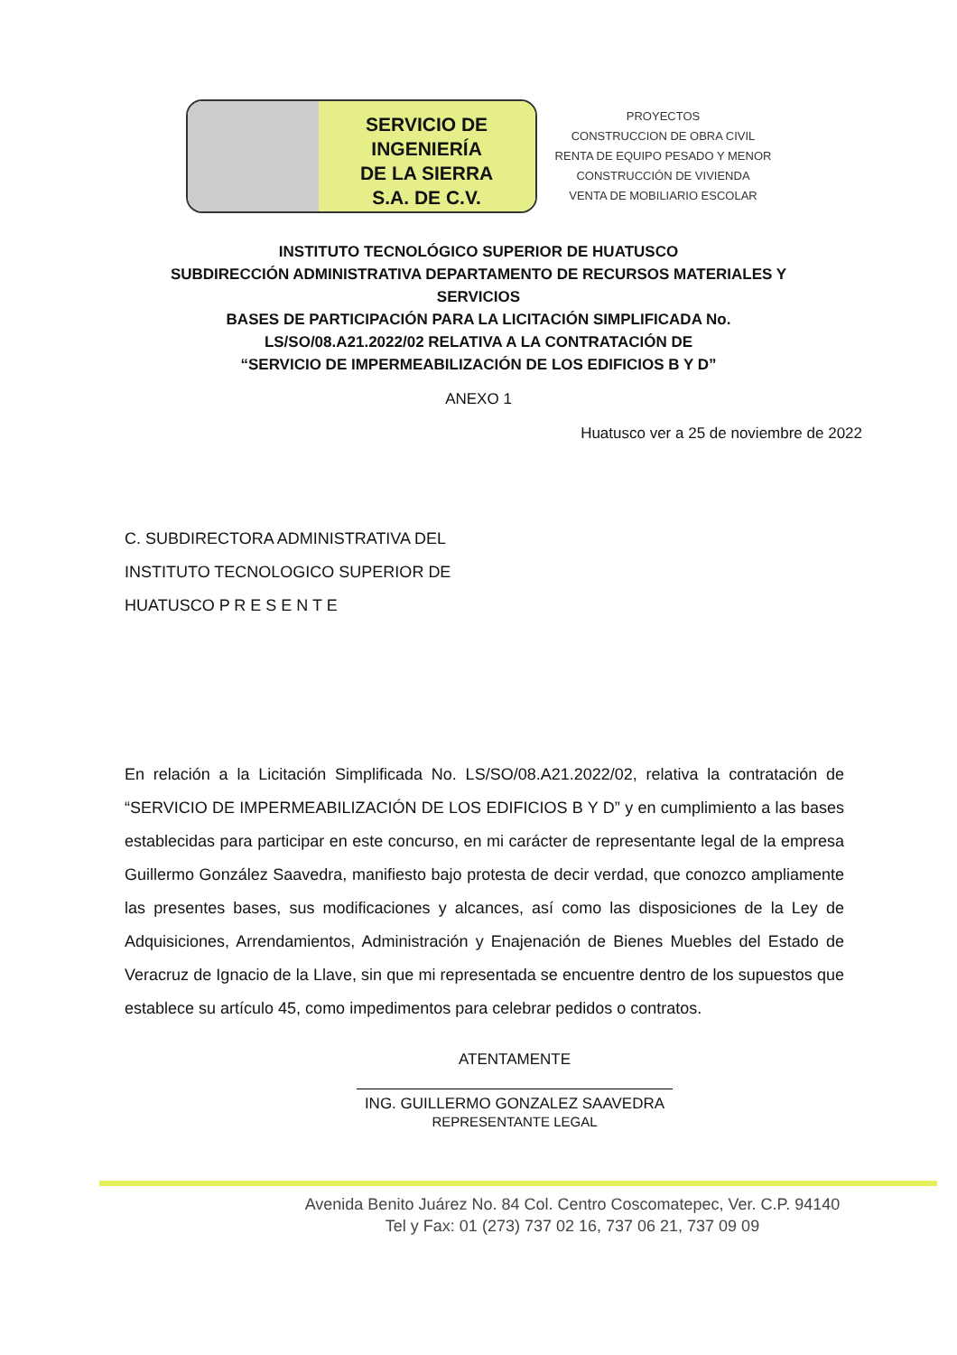SERVICIO DE
INGENIERÍA
DE LA SIERRA
S.A. DE C.V.
PROYECTOS
CONSTRUCCION DE OBRA CIVIL
RENTA DE EQUIPO PESADO Y MENOR
CONSTRUCCIÓN DE VIVIENDA
VENTA DE MOBILIARIO ESCOLAR
INSTITUTO TECNOLÓGICO SUPERIOR DE HUATUSCO
SUBDIRECCIÓN ADMINISTRATIVA DEPARTAMENTO DE RECURSOS MATERIALES Y
SERVICIOS
BASES DE PARTICIPACIÓN PARA LA LICITACIÓN SIMPLIFICADA No.
LS/SO/08.A21.2022/02 RELATIVA A LA CONTRATACIÓN DE
“SERVICIO DE IMPERMEABILIZACIÓN DE LOS EDIFICIOS B Y D”
ANEXO 1
Huatusco ver a 25 de noviembre de 2022
C. SUBDIRECTORA ADMINISTRATIVA DEL
INSTITUTO TECNOLOGICO SUPERIOR DE
HUATUSCO P R E S E N T E
En relación a la Licitación Simplificada No. LS/SO/08.A21.2022/02, relativa la contratación de “SERVICIO DE IMPERMEABILIZACIÓN DE LOS EDIFICIOS B Y D” y en cumplimiento a las bases establecidas para participar en este concurso, en mi carácter de representante legal de la empresa Guillermo González Saavedra, manifiesto bajo protesta de decir verdad, que conozco ampliamente las presentes bases, sus modificaciones y alcances, así como las disposiciones de la Ley de Adquisiciones, Arrendamientos, Administración y Enajenación de Bienes Muebles del Estado de Veracruz de Ignacio de la Llave, sin que mi representada se encuentre dentro de los supuestos que establece su artículo 45, como impedimentos para celebrar pedidos o contratos.
ATENTAMENTE
ING. GUILLERMO GONZALEZ SAAVEDRA
REPRESENTANTE LEGAL
Avenida Benito Juárez No. 84 Col. Centro Coscomatepec, Ver. C.P. 94140
Tel y Fax: 01 (273) 737 02 16, 737 06 21, 737 09 09